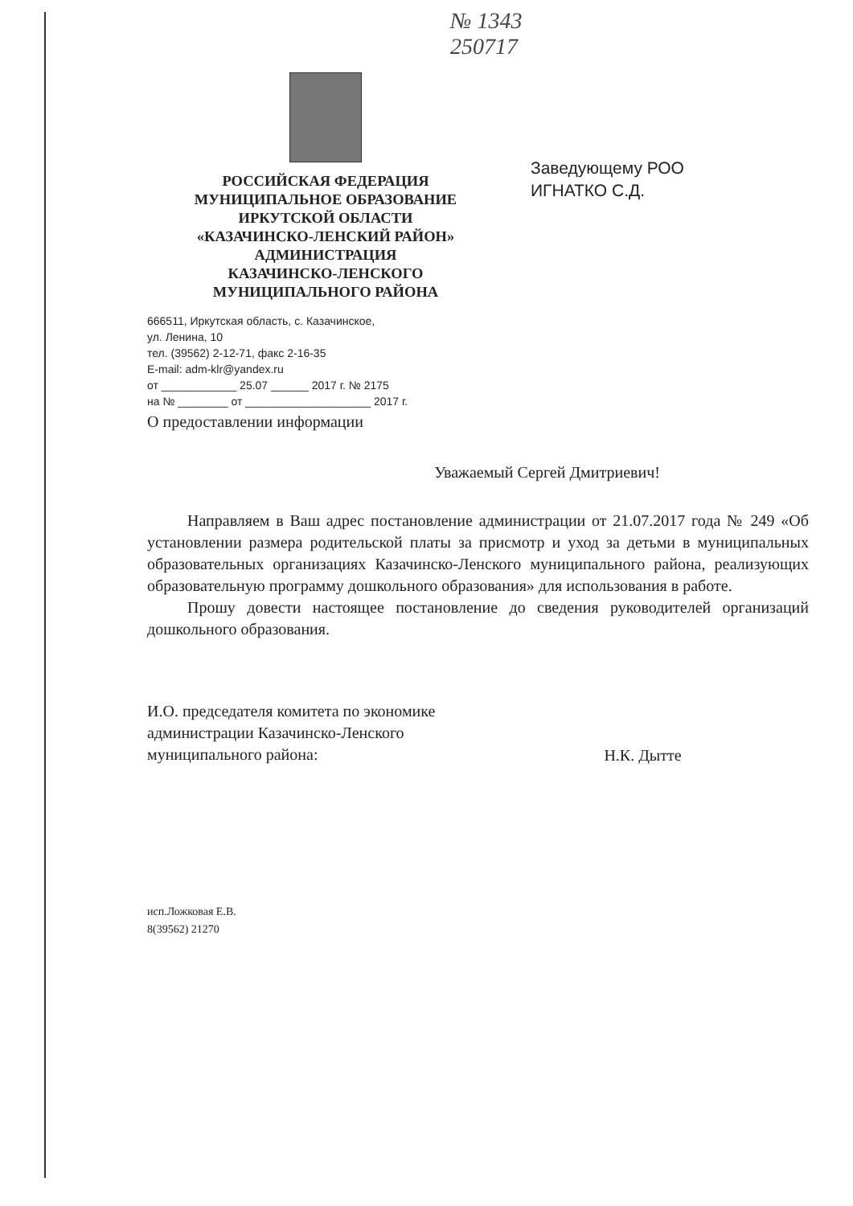№ 1343
250717
РОССИЙСКАЯ ФЕДЕРАЦИЯ
МУНИЦИПАЛЬНОЕ ОБРАЗОВАНИЕ
ИРКУТСКОЙ ОБЛАСТИ
«КАЗАЧИНСКО-ЛЕНСКИЙ РАЙОН»
АДМИНИСТРАЦИЯ
КАЗАЧИНСКО-ЛЕНСКОГО
МУНИЦИПАЛЬНОГО РАЙОНА
Заведующему РОО
ИГНАТКО С.Д.
666511, Иркутская область, с. Казачинское,
ул. Ленина, 10
тел. (39562) 2-12-71, факс 2-16-35
E-mail: adm-klr@yandex.ru
от ____________ 25.07 ______ 2017 г. № 2175
на № ________ от ____________________ 2017 г.
О предоставлении информации
Уважаемый Сергей Дмитриевич!
Направляем в Ваш адрес постановление администрации от 21.07.2017 года № 249 «Об установлении размера родительской платы за присмотр и уход за детьми в муниципальных образовательных организациях Казачинско-Ленского муниципального района, реализующих образовательную программу дошкольного образования» для использования в работе.
Прошу довести настоящее постановление до сведения руководителей организаций дошкольного образования.
И.О. председателя комитета по экономике
администрации Казачинско-Ленского
муниципального района:
Н.К. Дытте
исп.Ложковая Е.В.
8(39562) 21270